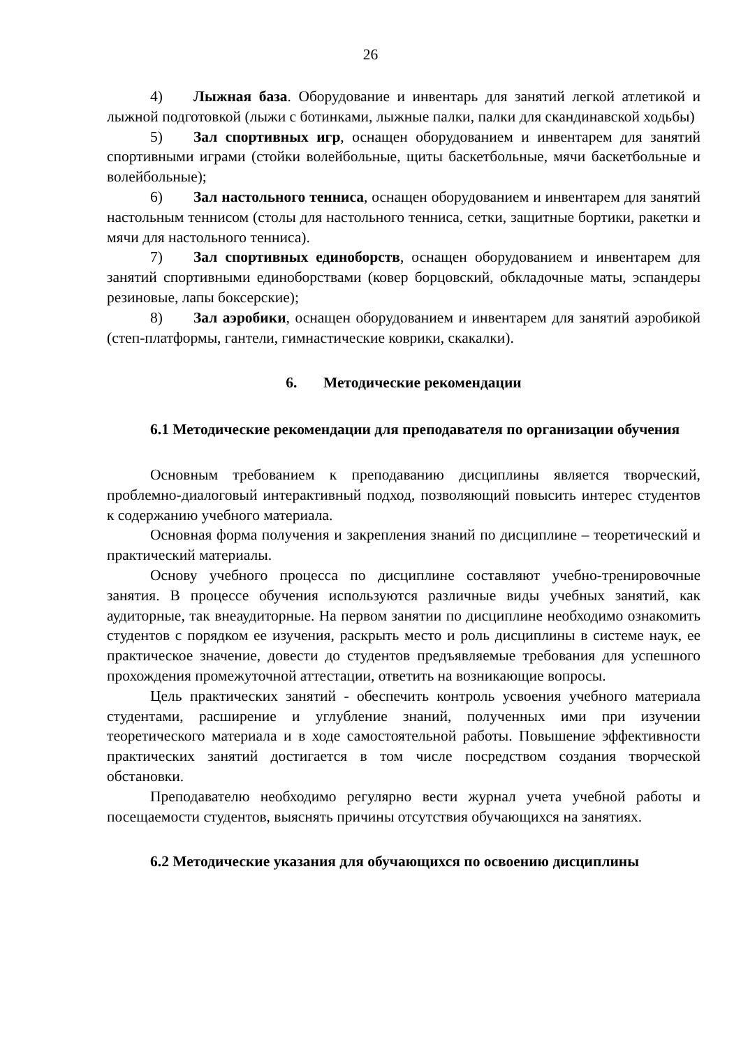26
4) Лыжная база. Оборудование и инвентарь для занятий легкой атлетикой и лыжной подготовкой (лыжи с ботинками, лыжные палки, палки для скандинавской ходьбы)
5) Зал спортивных игр, оснащен оборудованием и инвентарем для занятий спортивными играми (стойки волейбольные, щиты баскетбольные, мячи баскетбольные и волейбольные);
6) Зал настольного тенниса, оснащен оборудованием и инвентарем для занятий настольным теннисом (столы для настольного тенниса, сетки, защитные бортики, ракетки и мячи для настольного тенниса).
7) Зал спортивных единоборств, оснащен оборудованием и инвентарем для занятий спортивными единоборствами (ковер борцовский, обкладочные маты, эспандеры резиновые, лапы боксерские);
8) Зал аэробики, оснащен оборудованием и инвентарем для занятий аэробикой (степ-платформы, гантели, гимнастические коврики, скакалки).
6. Методические рекомендации
6.1 Методические рекомендации для преподавателя по организации обучения
Основным требованием к преподаванию дисциплины является творческий, проблемно-диалоговый интерактивный подход, позволяющий повысить интерес студентов к содержанию учебного материала.
Основная форма получения и закрепления знаний по дисциплине – теоретический и практический материалы.
Основу учебного процесса по дисциплине составляют учебно-тренировочные занятия. В процессе обучения используются различные виды учебных занятий, как аудиторные, так внеаудиторные. На первом занятии по дисциплине необходимо ознакомить студентов с порядком ее изучения, раскрыть место и роль дисциплины в системе наук, ее практическое значение, довести до студентов предъявляемые требования для успешного прохождения промежуточной аттестации, ответить на возникающие вопросы.
Цель практических занятий - обеспечить контроль усвоения учебного материала студентами, расширение и углубление знаний, полученных ими при изучении теоретического материала и в ходе самостоятельной работы. Повышение эффективности практических занятий достигается в том числе посредством создания творческой обстановки.
Преподавателю необходимо регулярно вести журнал учета учебной работы и посещаемости студентов, выяснять причины отсутствия обучающихся на занятиях.
6.2 Методические указания для обучающихся по освоению дисциплины